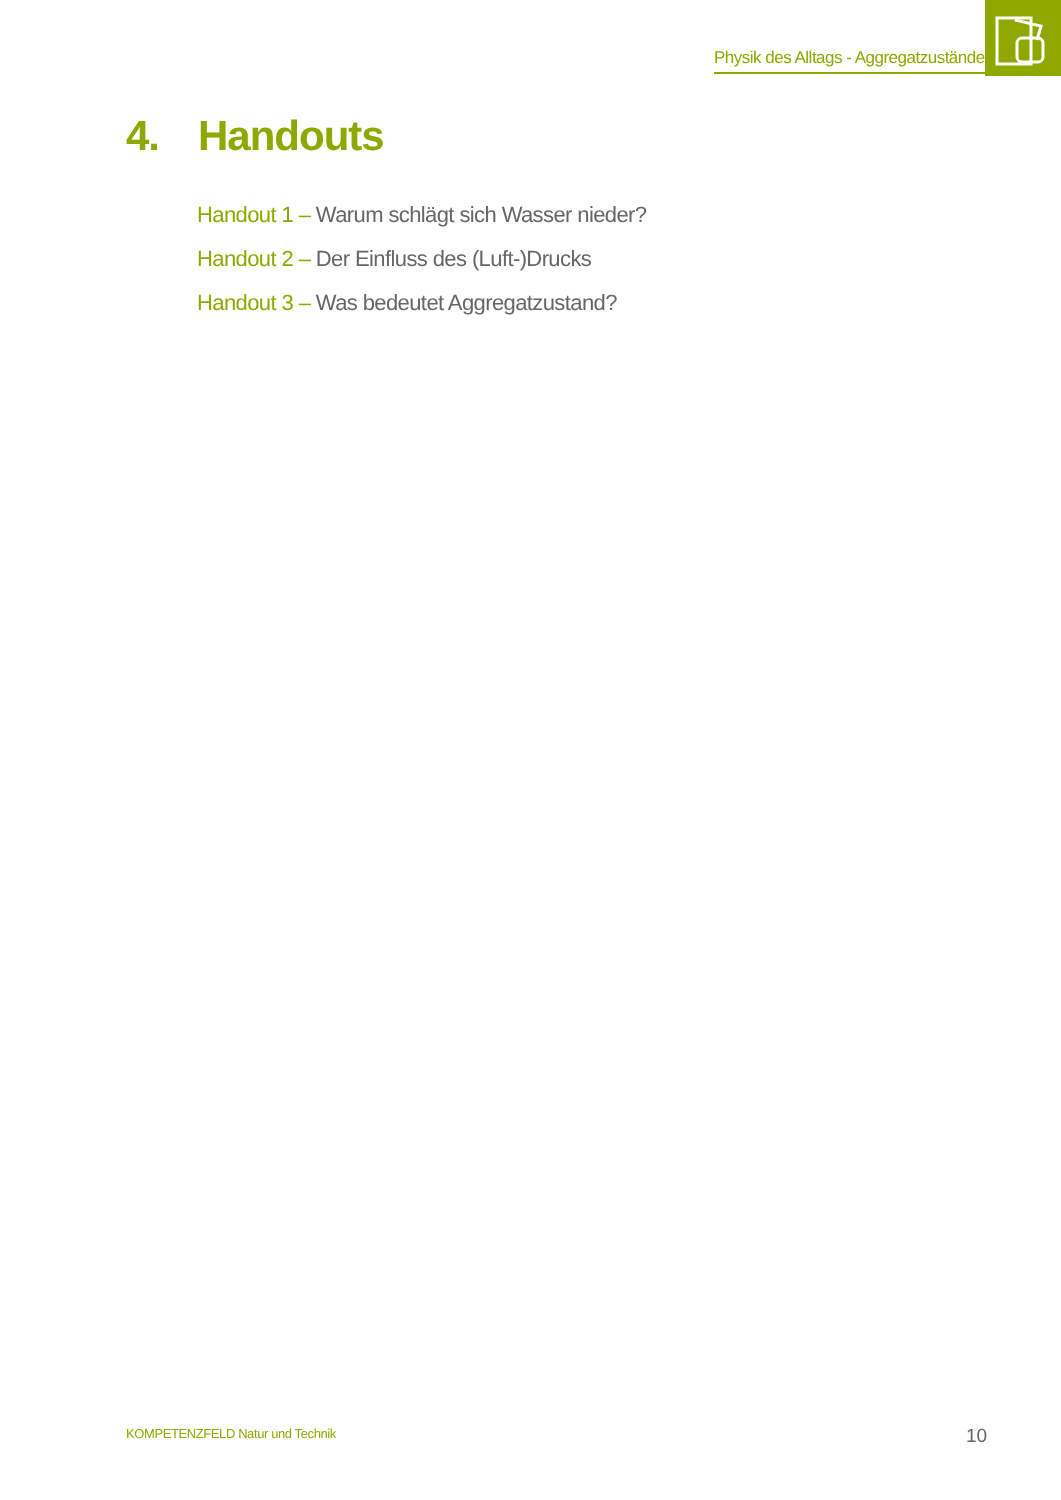Physik des Alltags - Aggregatzustände
4. Handouts
Handout 1 – Warum schlägt sich Wasser nieder?
Handout 2 – Der Einfluss des (Luft-)Drucks
Handout 3 – Was bedeutet Aggregatzustand?
KOMPETENZFELD Natur und Technik
10